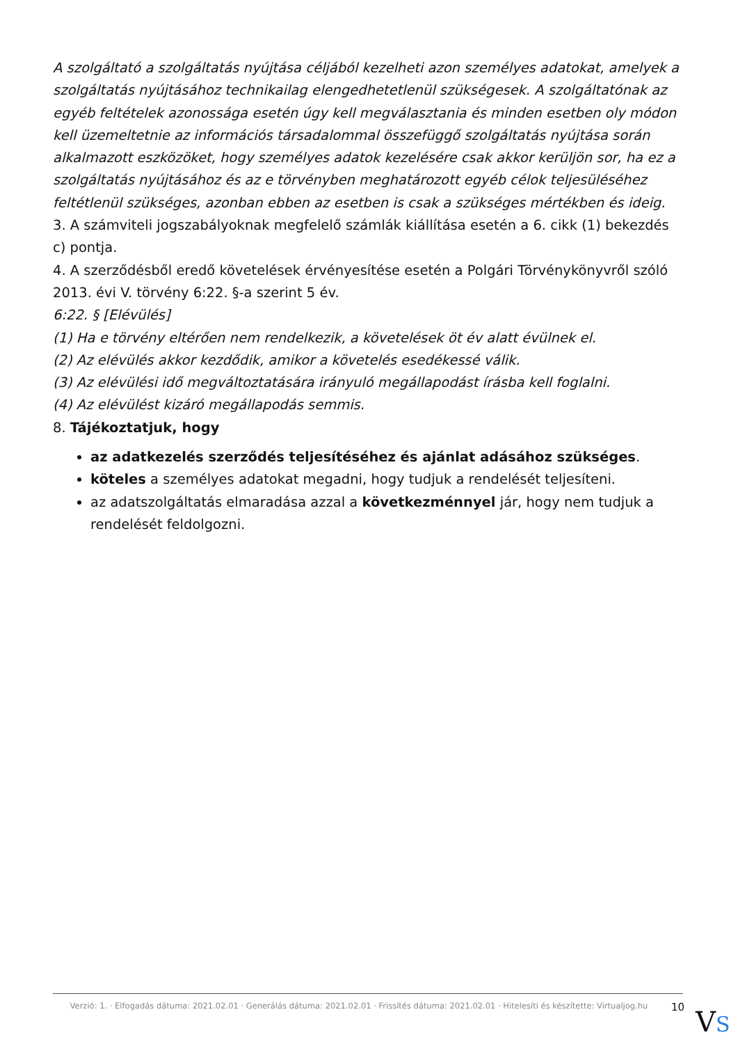A szolgáltató a szolgáltatás nyújtása céljából kezelheti azon személyes adatokat, amelyek a szolgáltatás nyújtásához technikailag elengedhetetlenül szükségesek. A szolgáltatónak az egyéb feltételek azonossága esetén úgy kell megválasztania és minden esetben oly módon kell üzemeltetnie az információs társadalommal összefüggő szolgáltatás nyújtása során alkalmazott eszközöket, hogy személyes adatok kezelésére csak akkor kerüljön sor, ha ez a szolgáltatás nyújtásához és az e törvényben meghatározott egyéb célok teljesüléséhez feltétlenül szükséges, azonban ebben az esetben is csak a szükséges mértékben és ideig.
3. A számviteli jogszabályoknak megfelelő számlák kiállítása esetén a 6. cikk (1) bekezdés c) pontja.
4. A szerződésből eredő követelések érvényesítése esetén a Polgári Törvénykönyvről szóló 2013. évi V. törvény 6:22. §-a szerint 5 év.
6:22. § [Elévülés]
(1) Ha e törvény eltérően nem rendelkezik, a követelések öt év alatt évülnek el.
(2) Az elévülés akkor kezdődik, amikor a követelés esedékessé válik.
(3) Az elévülési idő megváltoztatására irányuló megállapodást írásba kell foglalni.
(4) Az elévülést kizáró megállapodás semmis.
8. Tájékoztatjuk, hogy
az adatkezelés szerződés teljesítéséhez és ajánlat adásához szükséges.
köteles a személyes adatokat megadni, hogy tudjuk a rendelését teljesíteni.
az adatszolgáltatás elmaradása azzal a következménnyel jár, hogy nem tudjuk a rendelését feldolgozni.
Verzió: 1. · Elfogadás dátuma: 2021.02.01 · Generálás dátuma: 2021.02.01 · Frissítés dátuma: 2021.02.01 · Hitelesíti és készítette: Virtualjog.hu
10
VS